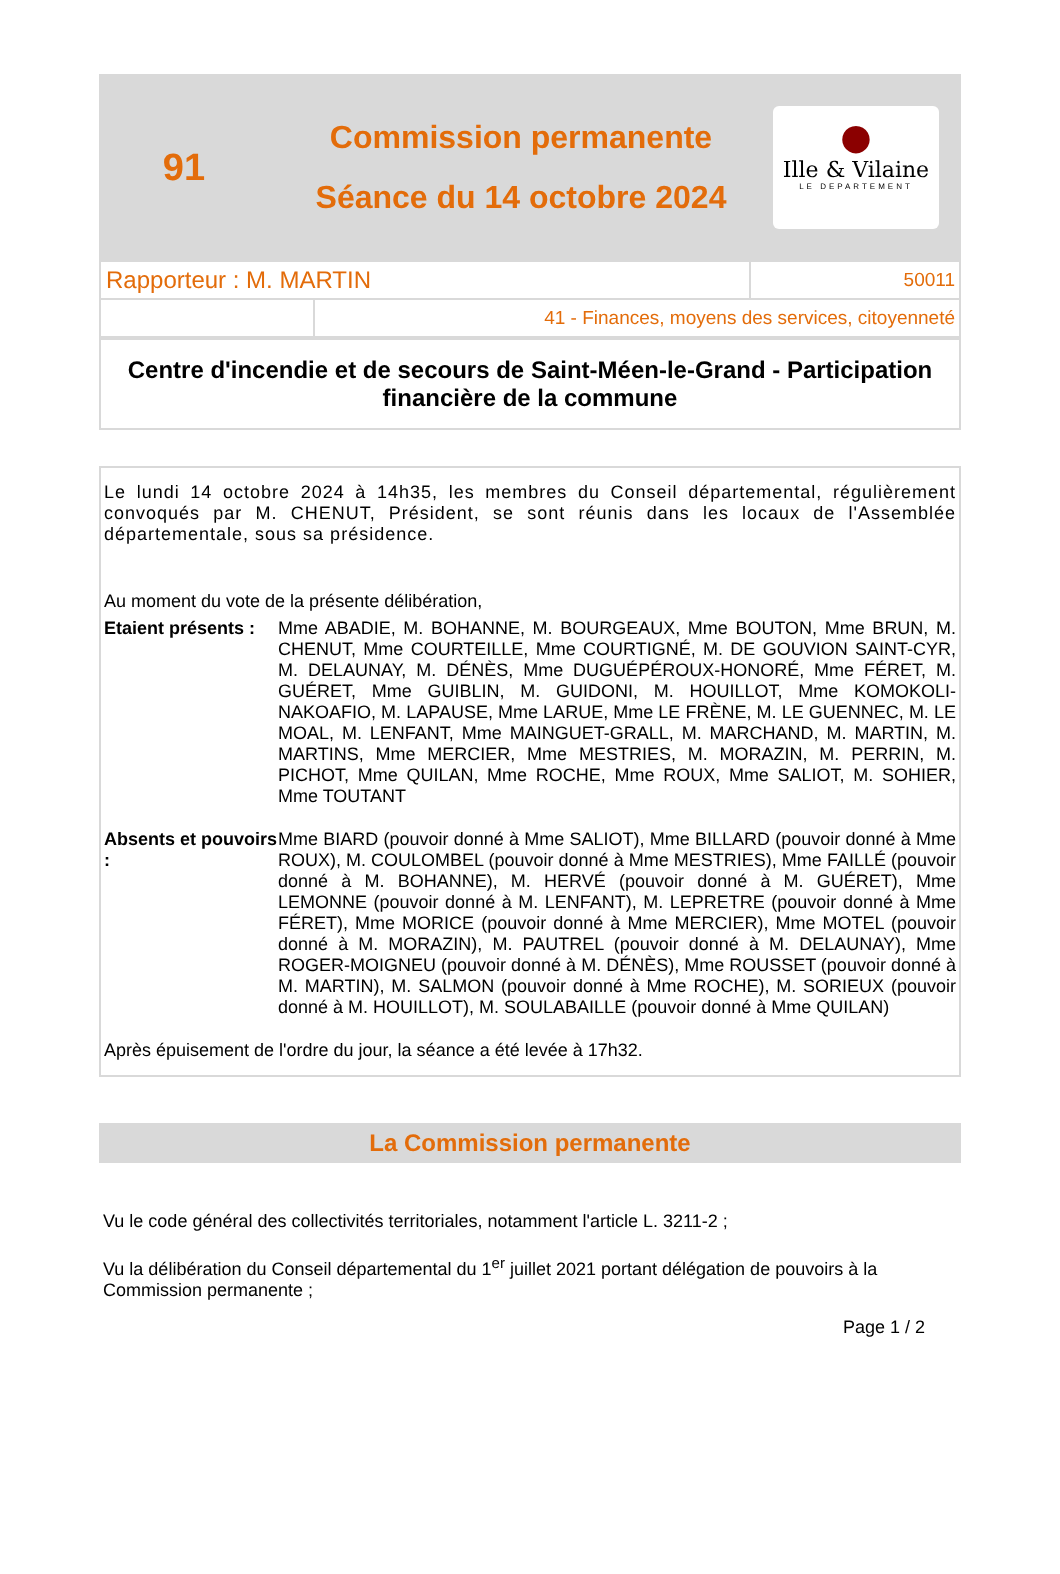91
Commission permanente
Séance du 14 octobre 2024
●
Ille & Vilaine
LE DEPARTEMENT
| Rapporteur : M. MARTIN | | 50011 |
| | 41 - Finances, moyens des services, citoyenneté | |
Centre d'incendie et de secours de Saint-Méen-le-Grand - Participation financière de la commune
Le lundi 14 octobre 2024 à 14h35, les membres du Conseil départemental, régulièrement convoqués par M. CHENUT, Président, se sont réunis dans les locaux de l'Assemblée départementale, sous sa présidence.
Au moment du vote de la présente délibération,
Etaient présents :
Mme ABADIE, M. BOHANNE, M. BOURGEAUX, Mme BOUTON, Mme BRUN, M. CHENUT, Mme COURTEILLE, Mme COURTIGNÉ, M. DE GOUVION SAINT-CYR, M. DELAUNAY, M. DÉNÈS, Mme DUGUÉPÉROUX-HONORÉ, Mme FÉRET, M. GUÉRET, Mme GUIBLIN, M. GUIDONI, M. HOUILLOT, Mme KOMOKOLI-NAKOAFIO, M. LAPAUSE, Mme LARUE, Mme LE FRÈNE, M. LE GUENNEC, M. LE MOAL, M. LENFANT, Mme MAINGUET-GRALL, M. MARCHAND, M. MARTIN, M. MARTINS, Mme MERCIER, Mme MESTRIES, M. MORAZIN, M. PERRIN, M. PICHOT, Mme QUILAN, Mme ROCHE, Mme ROUX, Mme SALIOT, M. SOHIER, Mme TOUTANT
Absents et pouvoirs :
Mme BIARD (pouvoir donné à Mme SALIOT), Mme BILLARD (pouvoir donné à Mme ROUX), M. COULOMBEL (pouvoir donné à Mme MESTRIES), Mme FAILLÉ (pouvoir donné à M. BOHANNE), M. HERVÉ (pouvoir donné à M. GUÉRET), Mme LEMONNE (pouvoir donné à M. LENFANT), M. LEPRETRE (pouvoir donné à Mme FÉRET), Mme MORICE (pouvoir donné à Mme MERCIER), Mme MOTEL (pouvoir donné à M. MORAZIN), M. PAUTREL (pouvoir donné à M. DELAUNAY), Mme ROGER-MOIGNEU (pouvoir donné à M. DÉNÈS), Mme ROUSSET (pouvoir donné à M. MARTIN), M. SALMON (pouvoir donné à Mme ROCHE), M. SORIEUX (pouvoir donné à M. HOUILLOT), M. SOULABAILLE (pouvoir donné à Mme QUILAN)
Après épuisement de l'ordre du jour, la séance a été levée à 17h32.
La Commission permanente
Vu le code général des collectivités territoriales, notamment l'article L. 3211-2 ;
Vu la délibération du Conseil départemental du 1<sup>er</sup> juillet 2021 portant délégation de pouvoirs à la Commission permanente ;
Page 1 / 2